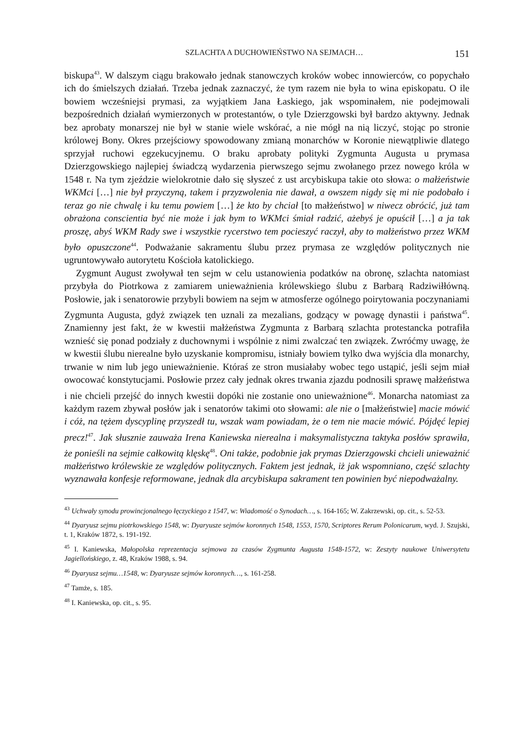SZLACHTA A DUCHOWIEŃSTWO NA SEJMACH… 151
biskupa<sup>43</sup>. W dalszym ciągu brakowało jednak stanowczych kroków wobec innowierców, co popychało ich do śmielszych działań. Trzeba jednak zaznaczyć, że tym razem nie była to wina episkopatu. O ile bowiem wcześniejsi prymasi, za wyjątkiem Jana Łaskiego, jak wspominałem, nie podejmowali bezpośrednich działań wymierzonych w protestantów, o tyle Dzierzgowski był bardzo aktywny. Jednak bez aprobaty monarszej nie był w stanie wiele wskórać, a nie mógł na nią liczyć, stojąc po stronie królowej Bony. Okres przejściowy spowodowany zmianą monarchów w Koronie niewątpliwie dlatego sprzyjał ruchowi egzekucyjnemu. O braku aprobaty polityki Zygmunta Augusta u prymasa Dzierzgowskiego najlepiej świadczą wydarzenia pierwszego sejmu zwołanego przez nowego króla w 1548 r. Na tym zjeździe wielokrotnie dało się słyszeć z ust arcybiskupa takie oto słowa: o małżeństwie WKMci […] nie był przyczyną, takem i przyzwolenia nie dawał, a owszem nigdy się mi nie podobało i teraz go nie chwalę i ku temu powiem […] że kto by chciał [to małżeństwo] w niwecz obrócić, już tam obrażona conscientia być nie może i jak bym to WKMci śmiał radzić, ażebyś je opuścił […] a ja tak proszę, abyś WKM Rady swe i wszystkie rycerstwo tem pocieszyć raczył, aby to małżeństwo przez WKM było opuszczone<sup>44</sup>. Podważanie sakramentu ślubu przez prymasa ze względów politycznych nie ugruntowywało autorytetu Kościoła katolickiego.
Zygmunt August zwoływał ten sejm w celu ustanowienia podatków na obronę, szlachta natomiast przybyła do Piotrkowa z zamiarem unieważnienia królewskiego ślubu z Barbarą Radziwiłłówną. Posłowie, jak i senatorowie przybyli bowiem na sejm w atmosferze ogólnego poirytowania poczynaniami Zygmunta Augusta, gdyż związek ten uznali za mezalians, godzący w powagę dynastii i państwa<sup>45</sup>. Znamienny jest fakt, że w kwestii małżeństwa Zygmunta z Barbarą szlachta protestancka potrafiła wznieść się ponad podziały z duchownymi i wspólnie z nimi zwalczać ten związek. Zwróćmy uwagę, że w kwestii ślubu nierealne było uzyskanie kompromisu, istniały bowiem tylko dwa wyjścia dla monarchy, trwanie w nim lub jego unieważnienie. Któraś ze stron musiałaby wobec tego ustąpić, jeśli sejm miał owocować konstytucjami. Posłowie przez cały jednak okres trwania zjazdu podnosili sprawę małżeństwa i nie chcieli przejść do innych kwestii dopóki nie zostanie ono unieważnione<sup>46</sup>. Monarcha natomiast za każdym razem zbywał posłów jak i senatorów takimi oto słowami: ale nie o [małżeństwie] macie mówić i cóż, na tężem dyscyplinę przyszedł tu, wszak wam powiadam, że o tem nie macie mówić. Pójdęć lepiej precz!<sup>47</sup>. Jak słusznie zauważa Irena Kaniewska nierealna i maksymalistyczna taktyka posłów sprawiła, że ponieśli na sejmie całkowitą klęskę<sup>48</sup>. Oni także, podobnie jak prymas Dzierzgowski chcieli unieważnić małżeństwo królewskie ze względów politycznych. Faktem jest jednak, iż jak wspomniano, część szlachty wyznawała konfesje reformowane, jednak dla arcybiskupa sakrament ten powinien być niepodważalny.
<sup>43</sup> Uchwały synodu prowincjonalnego łęczyckiego z 1547, w: Wiadomość o Synodach…, s. 164-165; W. Zakrzewski, op. cit., s. 52-53.
<sup>44</sup> Dyaryusz sejmu piotrkowskiego 1548, w: Dyaryusze sejmów koronnych 1548, 1553, 1570, Scriptores Rerum Polonicarum, wyd. J. Szujski, t. 1, Kraków 1872, s. 191-192.
<sup>45</sup> I. Kaniewska, Małopolska reprezentacja sejmowa za czasów Zygmunta Augusta 1548-1572, w: Zeszyty naukowe Uniwersytetu Jagiellońskiego, z. 48, Kraków 1988, s. 94.
<sup>46</sup> Dyaryusz sejmu…1548, w: Dyaryusze sejmów koronnych…, s. 161-258.
<sup>47</sup> Tamże, s. 185.
<sup>48</sup> I. Kaniewska, op. cit., s. 95.